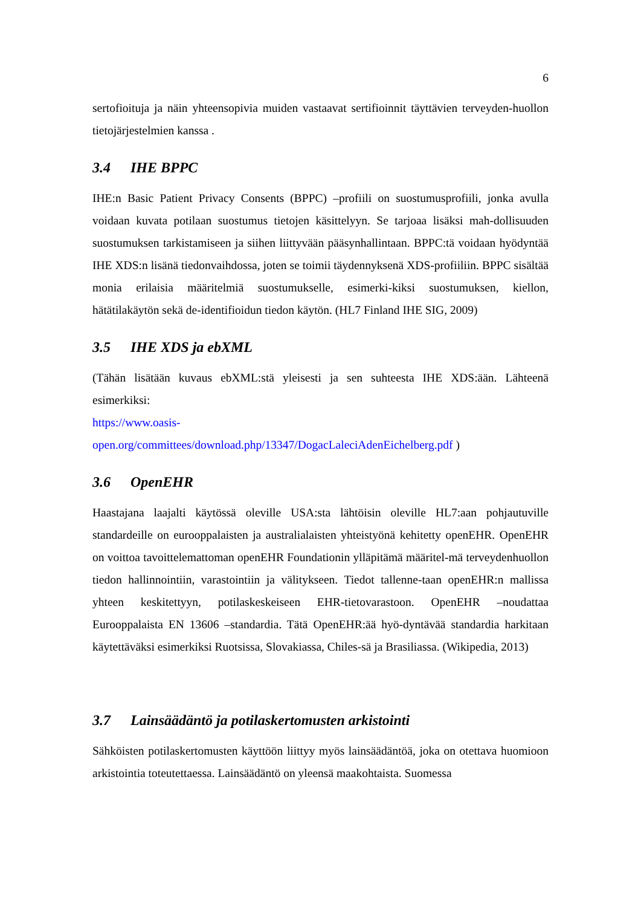6
sertofioituja ja näin yhteensopivia muiden vastaavat sertifioinnit täyttävien terveyden-huollon tietojärjestelmien kanssa .
3.4 IHE BPPC
IHE:n Basic Patient Privacy Consents (BPPC) –profiili on suostumusprofiili, jonka avulla voidaan kuvata potilaan suostumus tietojen käsittelyyn. Se tarjoaa lisäksi mah-dollisuuden suostumuksen tarkistamiseen ja siihen liittyvään pääsynhallintaan. BPPC:tä voidaan hyödyntää IHE XDS:n lisänä tiedonvaihdossa, joten se toimii täydennyksenä XDS-profiiliin. BPPC sisältää monia erilaisia määritelmiä suostumukselle, esimerki-kiksi suostumuksen, kiellon, hätätilakäytön sekä de-identifioidun tiedon käytön. (HL7 Finland IHE SIG, 2009)
3.5 IHE XDS ja ebXML
(Tähän lisätään kuvaus ebXML:stä yleisesti ja sen suhteesta IHE XDS:ään. Lähteenä esimerkiksi:
https://www.oasis-
open.org/committees/download.php/13347/DogacLaleciAdenEichelberg.pdf )
3.6 OpenEHR
Haastajana laajalti käytössä oleville USA:sta lähtöisin oleville HL7:aan pohjautuville standardeille on eurooppalaisten ja australialaisten yhteistyönä kehitetty openEHR. OpenEHR on voittoa tavoittelemattoman openEHR Foundationin ylläpitämä määritel-mä terveydenhuollon tiedon hallinnointiin, varastointiin ja välitykseen. Tiedot tallenne-taan openEHR:n mallissa yhteen keskitettyyn, potilaskeskeiseen EHR-tietovarastoon. OpenEHR –noudattaa Eurooppalaista EN 13606 –standardia. Tätä OpenEHR:ää hyö-dyntävää standardia harkitaan käytettäväksi esimerkiksi Ruotsissa, Slovakiassa, Chiles-sä ja Brasiliassa. (Wikipedia, 2013)
3.7 Lainsäädäntö ja potilaskertomusten arkistointi
Sähköisten potilaskertomusten käyttöön liittyy myös lainsäädäntöä, joka on otettava huomioon arkistointia toteutettaessa. Lainsäädäntö on yleensä maakohtaista. Suomessa